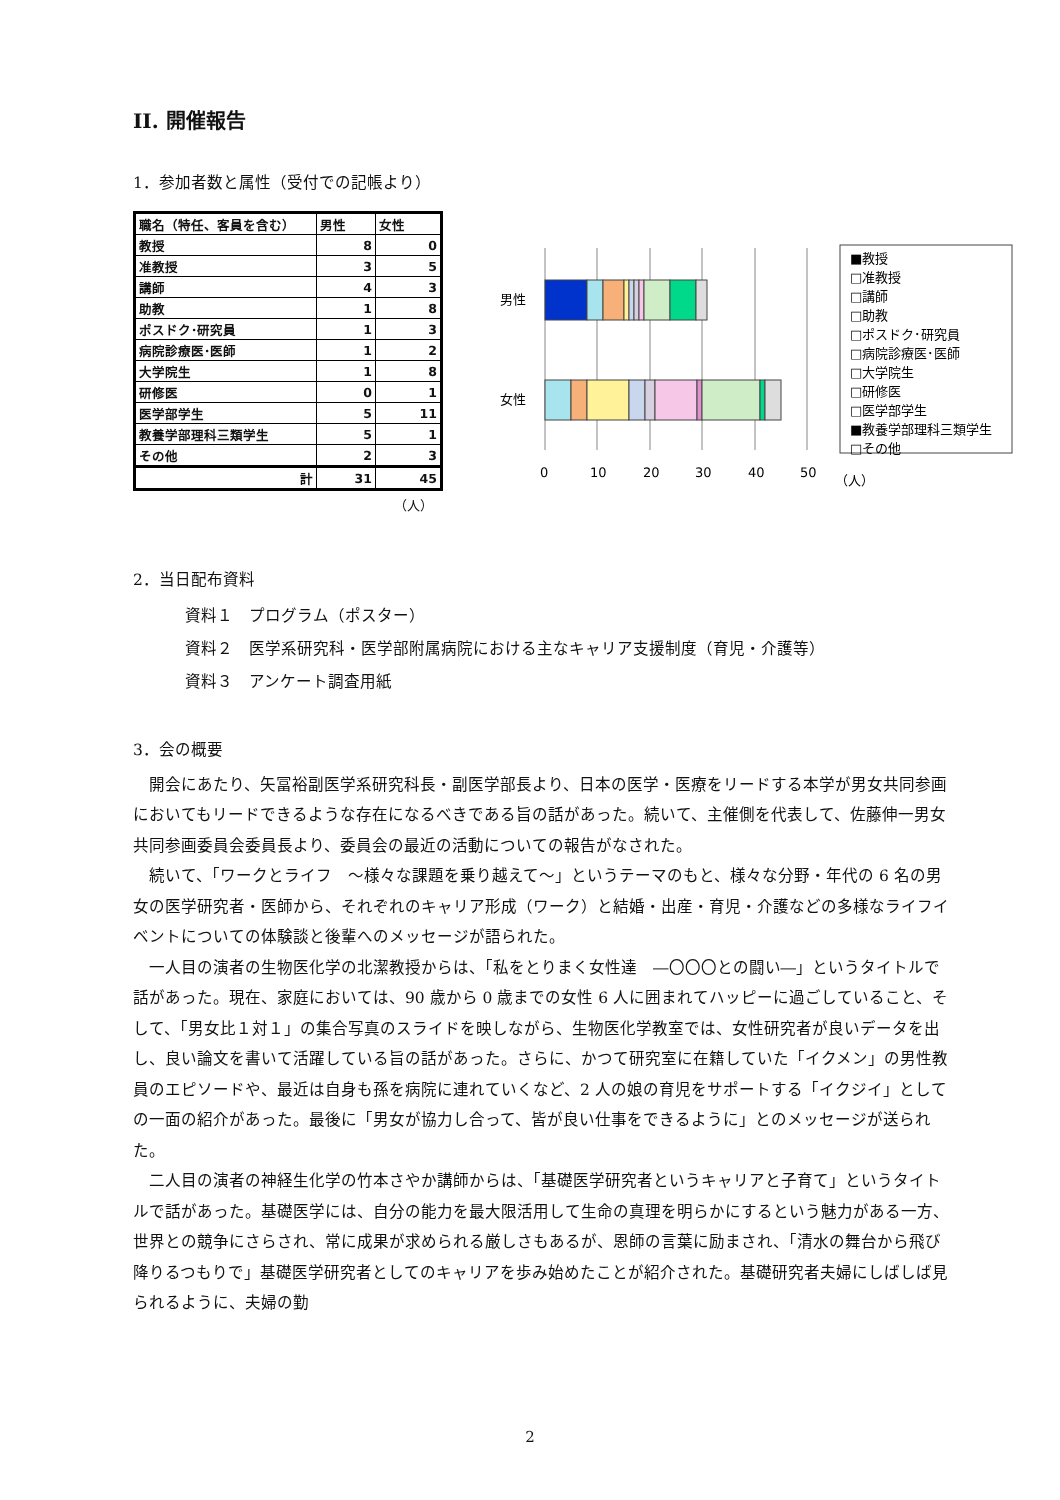II. 開催報告
1．参加者数と属性（受付での記帳より）
| 職名（特任、客員を含む） | 男性 | 女性 |
| --- | --- | --- |
| 教授 | 8 | 0 |
| 准教授 | 3 | 5 |
| 講師 | 4 | 3 |
| 助教 | 1 | 8 |
| ポスドク･研究員 | 1 | 3 |
| 病院診療医･医師 | 1 | 2 |
| 大学院生 | 1 | 8 |
| 研修医 | 0 | 1 |
| 医学部学生 | 5 | 11 |
| 教養学部理科三類学生 | 5 | 1 |
| その他 | 2 | 3 |
| 計 | 31 | 45 |
（人）
男性
女性
0
10
20
30
40
50
（人）
■教授
□准教授
□講師
□助教
□ポスドク･研究員
□病院診療医･医師
□大学院生
□研修医
□医学部学生
■教養学部理科三類学生
□その他
2．当日配布資料
資料１　プログラム（ポスター）
資料２　医学系研究科・医学部附属病院における主なキャリア支援制度（育児・介護等）
資料３　アンケート調査用紙
3．会の概要
　開会にあたり、矢冨裕副医学系研究科長・副医学部長より、日本の医学・医療をリードする本学が男女共同参画においてもリードできるような存在になるべきである旨の話があった。続いて、主催側を代表して、佐藤伸一男女共同参画委員会委員長より、委員会の最近の活動についての報告がなされた。
　続いて、「ワークとライフ　～様々な課題を乗り越えて～」というテーマのもと、様々な分野・年代の 6 名の男女の医学研究者・医師から、それぞれのキャリア形成（ワーク）と結婚・出産・育児・介護などの多様なライフイベントについての体験談と後輩へのメッセージが語られた。
　一人目の演者の生物医化学の北潔教授からは、「私をとりまく女性達　―〇〇〇との闘い―」というタイトルで話があった。現在、家庭においては、90 歳から 0 歳までの女性 6 人に囲まれてハッピーに過ごしていること、そして、「男女比１対１」の集合写真のスライドを映しながら、生物医化学教室では、女性研究者が良いデータを出し、良い論文を書いて活躍している旨の話があった。さらに、かつて研究室に在籍していた「イクメン」の男性教員のエピソードや、最近は自身も孫を病院に連れていくなど、2 人の娘の育児をサポートする「イクジイ」としての一面の紹介があった。最後に「男女が協力し合って、皆が良い仕事をできるように」とのメッセージが送られた。
　二人目の演者の神経生化学の竹本さやか講師からは、「基礎医学研究者というキャリアと子育て」というタイトルで話があった。基礎医学には、自分の能力を最大限活用して生命の真理を明らかにするという魅力がある一方、世界との競争にさらされ、常に成果が求められる厳しさもあるが、恩師の言葉に励まされ、「清水の舞台から飛び降りるつもりで」基礎医学研究者としてのキャリアを歩み始めたことが紹介された。基礎研究者夫婦にしばしば見られるように、夫婦の勤
2